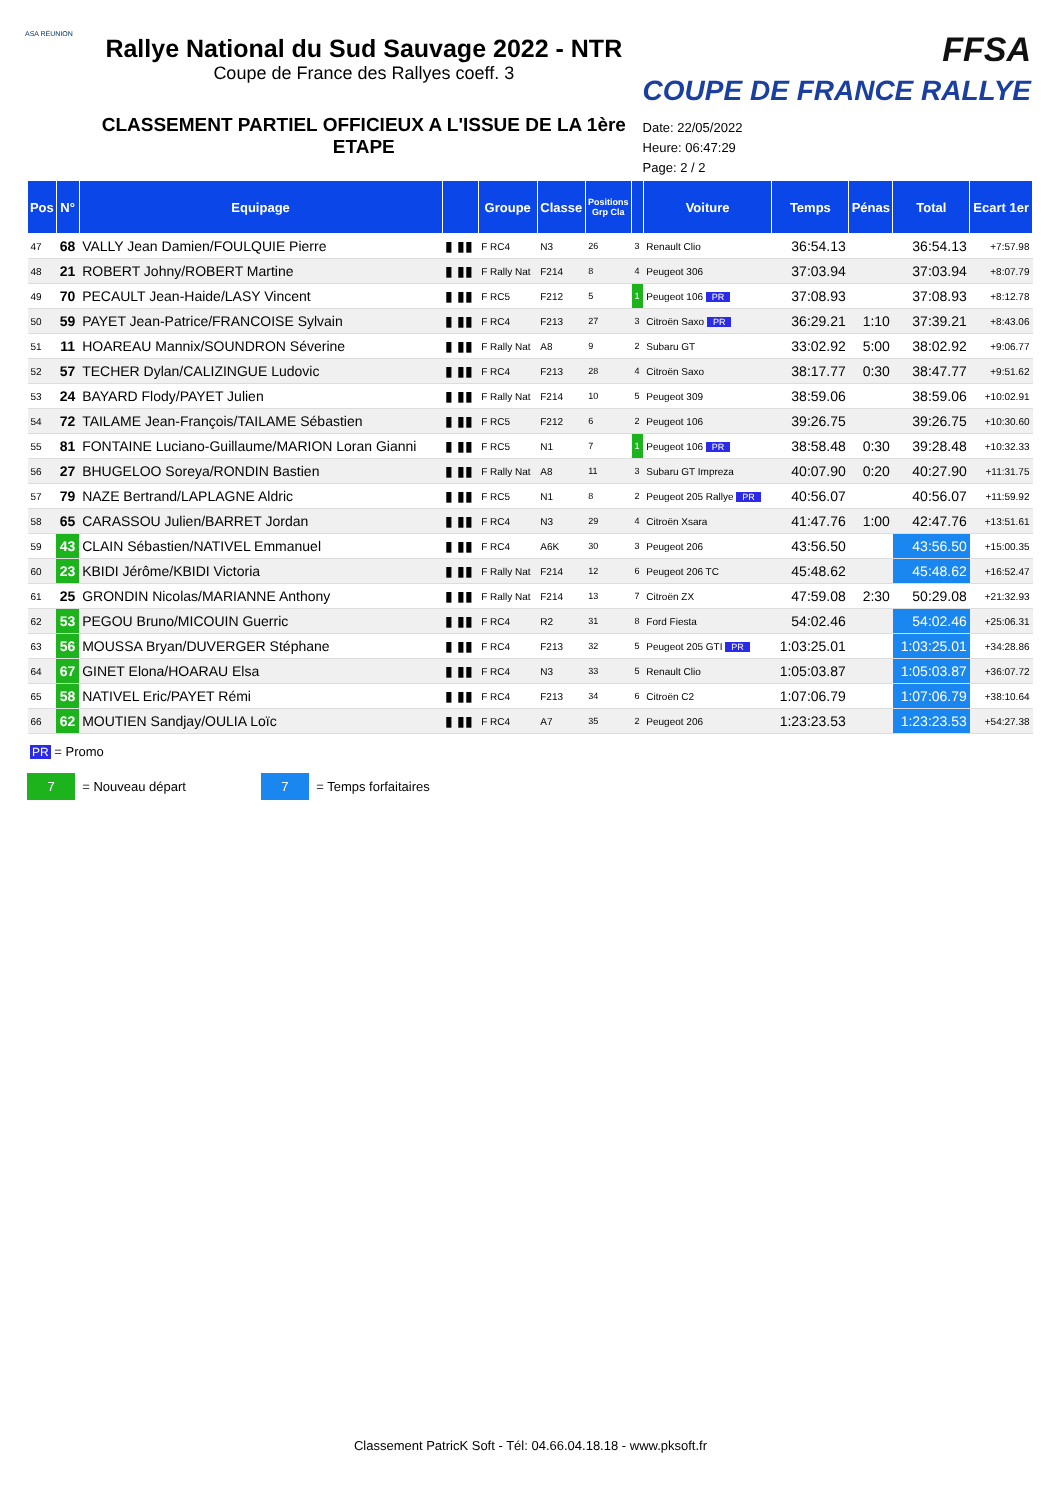ASA RÉUNION
Rallye National du Sud Sauvage 2022 - NTR
Coupe de France des Rallyes coeff. 3
CLASSEMENT PARTIEL OFFICIEUX A L'ISSUE DE LA 1ère ETAPE
FFSA
COUPE DE FRANCE RALLYE
Date: 22/05/2022
Heure: 06:47:29
Page: 2 / 2
| Pos | N° | Equipage | | Groupe | Classe | Positions Grp Cla | | Voiture | Temps | Pénas | Total | Ecart 1er |
| --- | --- | --- | --- | --- | --- | --- | --- | --- | --- | --- | --- | --- |
| 47 | 68 | VALLY Jean Damien/FOULQUIE Pierre | ▮ ▮▮ | F RC4 | N3 | 26 | 3 | Renault Clio | 36:54.13 | | 36:54.13 | +7:57.98 |
| 48 | 21 | ROBERT Johny/ROBERT Martine | ▮ ▮▮ | F Rally Nat | F214 | 8 | 4 | Peugeot 306 | 37:03.94 | | 37:03.94 | +8:07.79 |
| 49 | 70 | PECAULT Jean-Haide/LASY Vincent | ▮ ▮▮ | F RC5 | F212 | 5 | 1 | Peugeot 106 PR | 37:08.93 | | 37:08.93 | +8:12.78 |
| 50 | 59 | PAYET Jean-Patrice/FRANCOISE Sylvain | ▮ ▮▮ | F RC4 | F213 | 27 | 3 | Citroën Saxo PR | 36:29.21 | 1:10 | 37:39.21 | +8:43.06 |
| 51 | 11 | HOAREAU Mannix/SOUNDRON Séverine | ▮ ▮▮ | F Rally Nat | A8 | 9 | 2 | Subaru GT | 33:02.92 | 5:00 | 38:02.92 | +9:06.77 |
| 52 | 57 | TECHER Dylan/CALIZINGUE Ludovic | ▮ ▮▮ | F RC4 | F213 | 28 | 4 | Citroën Saxo | 38:17.77 | 0:30 | 38:47.77 | +9:51.62 |
| 53 | 24 | BAYARD Flody/PAYET Julien | ▮ ▮▮ | F Rally Nat | F214 | 10 | 5 | Peugeot 309 | 38:59.06 | | 38:59.06 | +10:02.91 |
| 54 | 72 | TAILAME Jean-François/TAILAME Sébastien | ▮ ▮▮ | F RC5 | F212 | 6 | 2 | Peugeot 106 | 39:26.75 | | 39:26.75 | +10:30.60 |
| 55 | 81 | FONTAINE Luciano-Guillaume/MARION Loran Gianni | ▮ ▮▮ | F RC5 | N1 | 7 | 1 | Peugeot 106 PR | 38:58.48 | 0:30 | 39:28.48 | +10:32.33 |
| 56 | 27 | BHUGELOO Soreya/RONDIN Bastien | ▮ ▮▮ | F Rally Nat | A8 | 11 | 3 | Subaru GT Impreza | 40:07.90 | 0:20 | 40:27.90 | +11:31.75 |
| 57 | 79 | NAZE Bertrand/LAPLAGNE Aldric | ▮ ▮▮ | F RC5 | N1 | 8 | 2 | Peugeot 205 Rallye PR | 40:56.07 | | 40:56.07 | +11:59.92 |
| 58 | 65 | CARASSOU Julien/BARRET Jordan | ▮ ▮▮ | F RC4 | N3 | 29 | 4 | Citroën Xsara | 41:47.76 | 1:00 | 42:47.76 | +13:51.61 |
| 59 | 43 | CLAIN Sébastien/NATIVEL Emmanuel | ▮ ▮▮ | F RC4 | A6K | 30 | 3 | Peugeot 206 | 43:56.50 | | 43:56.50 | +15:00.35 |
| 60 | 23 | KBIDI Jérôme/KBIDI Victoria | ▮ ▮▮ | F Rally Nat | F214 | 12 | 6 | Peugeot 206 TC | 45:48.62 | | 45:48.62 | +16:52.47 |
| 61 | 25 | GRONDIN Nicolas/MARIANNE Anthony | ▮ ▮▮ | F Rally Nat | F214 | 13 | 7 | Citroën ZX | 47:59.08 | 2:30 | 50:29.08 | +21:32.93 |
| 62 | 53 | PEGOU Bruno/MICOUIN Guerric | ▮ ▮▮ | F RC4 | R2 | 31 | 8 | Ford Fiesta | 54:02.46 | | 54:02.46 | +25:06.31 |
| 63 | 56 | MOUSSA Bryan/DUVERGER Stéphane | ▮ ▮▮ | F RC4 | F213 | 32 | 5 | Peugeot 205 GTI PR | 1:03:25.01 | | 1:03:25.01 | +34:28.86 |
| 64 | 67 | GINET Elona/HOARAU Elsa | ▮ ▮▮ | F RC4 | N3 | 33 | 5 | Renault Clio | 1:05:03.87 | | 1:05:03.87 | +36:07.72 |
| 65 | 58 | NATIVEL Eric/PAYET Rémi | ▮ ▮▮ | F RC4 | F213 | 34 | 6 | Citroën C2 | 1:07:06.79 | | 1:07:06.79 | +38:10.64 |
| 66 | 62 | MOUTIEN Sandjay/OULIA Loïc | ▮ ▮▮ | F RC4 | A7 | 35 | 2 | Peugeot 206 | 1:23:23.53 | | 1:23:23.53 | +54:27.38 |
PR = Promo
7 = Nouveau départ 7 = Temps forfaitaires
Classement PatricK Soft - Tél: 04.66.04.18.18 - www.pksoft.fr